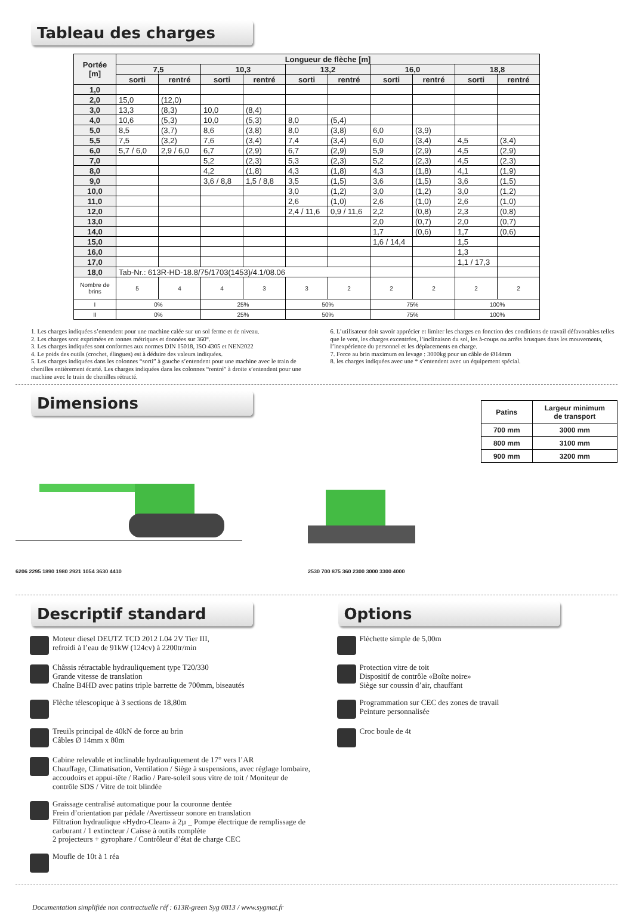Tableau des charges
| Portée [m] | Longueur de flèche [m] | | | | | | | | | |
| --- | --- | --- | --- | --- | --- | --- | --- | --- | --- | --- |
| | 7,5 | | 10,3 | | 13,2 | | 16,0 | | 18,8 | |
| | sorti | rentré | sorti | rentré | sorti | rentré | sorti | rentré | sorti | rentré |
| 1,0 | | | | | | | | | | |
| 2,0 | 15,0 | (12,0) | | | | | | | | |
| 3,0 | 13,3 | (8,3) | 10,0 | (8,4) | | | | | | |
| 4,0 | 10,6 | (5,3) | 10,0 | (5,3) | 8,0 | (5,4) | | | | |
| 5,0 | 8,5 | (3,7) | 8,6 | (3,8) | 8,0 | (3,8) | 6,0 | (3,9) | | |
| 5,5 | 7,5 | (3,2) | 7,6 | (3,4) | 7,4 | (3,4) | 6,0 | (3,4) | 4,5 | (3,4) |
| 6,0 | 5,7 / 6,0 | 2,9 / 6,0 | 6,7 | (2,9) | 6,7 | (2,9) | 5,9 | (2,9) | 4,5 | (2,9) |
| 7,0 | | | 5,2 | (2,3) | 5,3 | (2,3) | 5,2 | (2,3) | 4,5 | (2,3) |
| 8,0 | | | 4,2 | (1,8) | 4,3 | (1,8) | 4,3 | (1,8) | 4,1 | (1,9) |
| 9,0 | | | 3,6 / 8,8 | 1,5 / 8,8 | 3,5 | (1,5) | 3,6 | (1,5) | 3,6 | (1,5) |
| 10,0 | | | | | 3,0 | (1,2) | 3,0 | (1,2) | 3,0 | (1,2) |
| 11,0 | | | | | 2,6 | (1,0) | 2,6 | (1,0) | 2,6 | (1,0) |
| 12,0 | | | | | 2,4 / 11,6 | 0,9 / 11,6 | 2,2 | (0,8) | 2,3 | (0,8) |
| 13,0 | | | | | | | 2,0 | (0,7) | 2,0 | (0,7) |
| 14,0 | | | | | | | 1,7 | (0,6) | 1,7 | (0,6) |
| 15,0 | | | | | | | 1,6 / 14,4 | | 1,5 | |
| 16,0 | | | | | | | | | 1,3 | |
| 17,0 | | | | | | | | | 1,1 / 17,3 | |
| 18,0 | Tab-Nr.: 613R-HD-18.8/75/1703(1453)/4.1/08.06 | | | | | | | | | |
| Nombre de brins | 5 | 4 | 4 | 3 | 3 | 2 | 2 | 2 | 2 | 2 |
| I | 0% | | 25% | | 50% | | 75% | | 100% | |
| II | 0% | | 25% | | 50% | | 75% | | 100% | |
1. Les charges indiquées s’entendent pour une machine calée sur un sol ferme et de niveau.
2. Les charges sont exprimées en tonnes métriques et données sur 360°.
3. Les charges indiquées sont conformes aux normes DIN 15018, ISO 4305 et NEN2022
4. Le poids des outils (crochet, élingues) est à déduire des valeurs indiquées.
5. Les charges indiquées dans les colonnes “sorti” à gauche s’entendent pour une machine avec le train de chenilles entièrement écarté. Les charges indiquées dans les colonnes “rentré” à droite s’entendent pour une machine avec le train de chenilles rétracté.
6. L’utilisateur doit savoir apprécier et limiter les charges en fonction des conditions de travail défavorables telles que le vent, les charges excentrées, l’inclinaison du sol, les à-coups ou arrêts brusques dans les mouvements, l’inexpérience du personnel et les déplacements en charge.
7. Force au brin maximum en levage : 3000kg pour un câble de Ø14mm
8. les charges indiquées avec une * s’entendent avec un équipement spécial.
Dimensions
6206 2295 1890 1980 2921 1054 3630 4410 2530 700 875 360 2300 3000 3300 4000
| Patins | Largeur minimum de transport |
| --- | --- |
| 700 mm | 3000 mm |
| 800 mm | 3100 mm |
| 900 mm | 3200 mm |
Descriptif standard
Moteur diesel DEUTZ TCD 2012 L04 2V Tier III,
refroidi à l’eau de 91kW (124cv) à 2200tr/min
Châssis rétractable hydrauliquement type T20/330
Grande vitesse de translation
Chaîne B4HD avec patins triple barrette de 700mm, biseautés
Flèche télescopique à 3 sections de 18,80m
Treuils principal de 40kN de force au brin
Câbles Ø 14mm x 80m
Cabine relevable et inclinable hydrauliquement de 17° vers l’AR
Chauffage, Climatisation, Ventilation / Siège à suspensions, avec réglage lombaire, accoudoirs et appui-tête / Radio / Pare-soleil sous vitre de toit / Moniteur de contrôle SDS / Vitre de toit blindée
Graissage centralisé automatique pour la couronne dentée
Frein d’orientation par pédale /Avertisseur sonore en translation
Filtration hydraulique «Hydro-Clean» à 2µ _ Pompe électrique de remplissage de carburant / 1 extincteur / Caisse à outils complète
2 projecteurs + gyrophare / Contrôleur d’état de charge CEC
Moufle de 10t à 1 réa
Options
Flèchette simple de 5,00m
Protection vitre de toit
Dispositif de contrôle «Boîte noire»
Siège sur coussin d’air, chauffant
Programmation sur CEC des zones de travail
Peinture personnalisée
Croc boule de 4t
Documentation simplifiée non contractuelle réf : 613R-green Syg 0813 / www.sygmat.fr